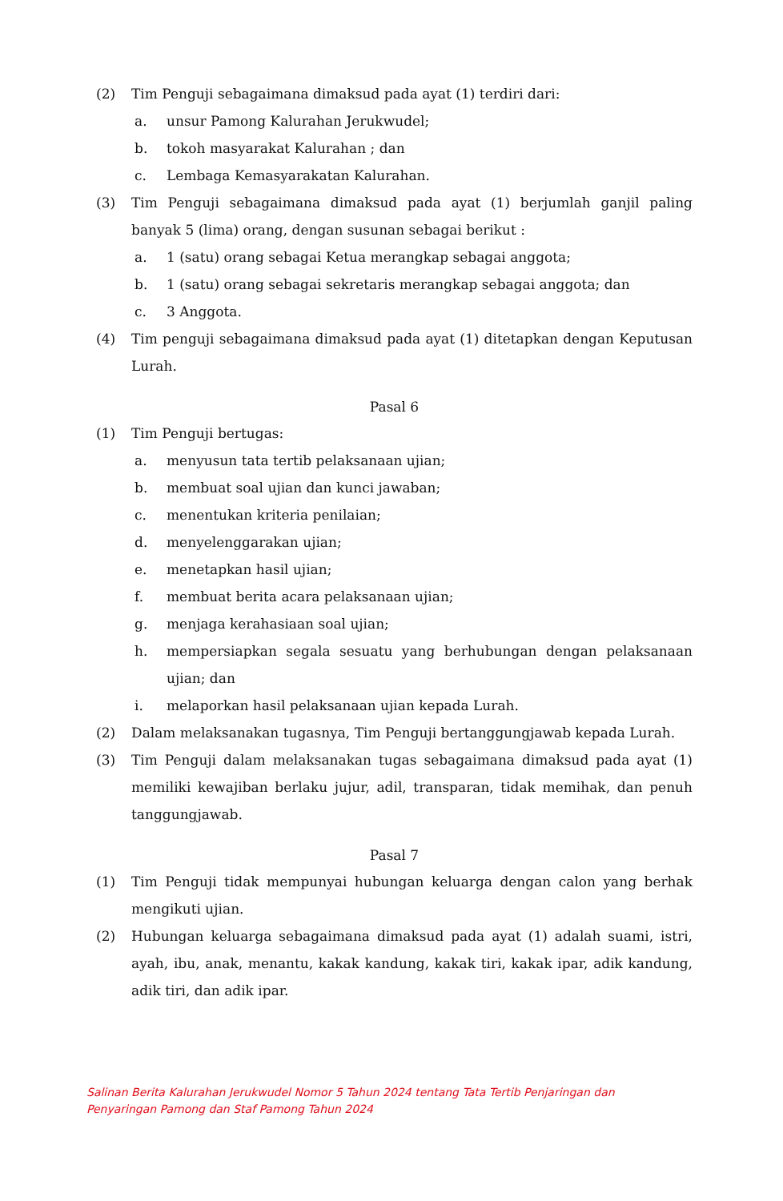(2) Tim Penguji sebagaimana dimaksud pada ayat (1) terdiri dari:
a. unsur Pamong Kalurahan Jerukwudel;
b. tokoh masyarakat Kalurahan ; dan
c. Lembaga Kemasyarakatan Kalurahan.
(3) Tim Penguji sebagaimana dimaksud pada ayat (1) berjumlah ganjil paling banyak 5 (lima) orang, dengan susunan sebagai berikut :
a. 1 (satu) orang sebagai Ketua merangkap sebagai anggota;
b. 1 (satu) orang sebagai sekretaris merangkap sebagai anggota; dan
c. 3 Anggota.
(4) Tim penguji sebagaimana dimaksud pada ayat (1) ditetapkan dengan Keputusan Lurah.
Pasal 6
(1) Tim Penguji bertugas:
a. menyusun tata tertib pelaksanaan ujian;
b. membuat soal ujian dan kunci jawaban;
c. menentukan kriteria penilaian;
d. menyelenggarakan ujian;
e. menetapkan hasil ujian;
f. membuat berita acara pelaksanaan ujian;
g. menjaga kerahasiaan soal ujian;
h. mempersiapkan segala sesuatu yang berhubungan dengan pelaksanaan ujian; dan
i. melaporkan hasil pelaksanaan ujian kepada Lurah.
(2) Dalam melaksanakan tugasnya, Tim Penguji bertanggungjawab kepada Lurah.
(3) Tim Penguji dalam melaksanakan tugas sebagaimana dimaksud pada ayat (1) memiliki kewajiban berlaku jujur, adil, transparan, tidak memihak, dan penuh tanggungjawab.
Pasal 7
(1) Tim Penguji tidak mempunyai hubungan keluarga dengan calon yang berhak mengikuti ujian.
(2) Hubungan keluarga sebagaimana dimaksud pada ayat (1) adalah suami, istri, ayah, ibu, anak, menantu, kakak kandung, kakak tiri, kakak ipar, adik kandung, adik tiri, dan adik ipar.
Salinan Berita Kalurahan Jerukwudel Nomor 5 Tahun 2024 tentang Tata Tertib Penjaringan dan
Penyaringan Pamong dan Staf Pamong Tahun 2024